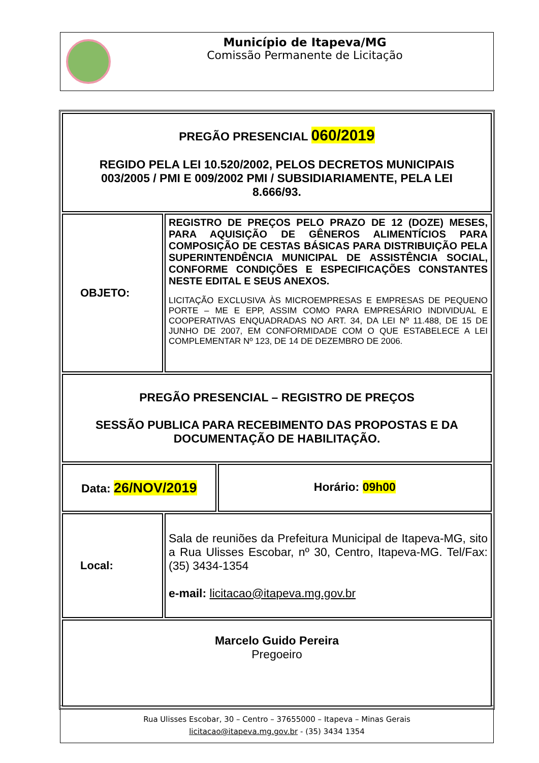Município de Itapeva/MG
Comissão Permanente de Licitação
| PREGÃO PRESENCIAL 060/2019 REGIDO PELA LEI 10.520/2002, PELOS DECRETOS MUNICIPAIS 003/2005 / PMI E 009/2002 PMI / SUBSIDIARIAMENTE, PELA LEI 8.666/93. | | |
| OBJETO: | REGISTRO DE PREÇOS PELO PRAZO DE 12 (DOZE) MESES, PARA AQUISIÇÃO DE GÊNEROS ALIMENTÍCIOS PARA COMPOSIÇÃO DE CESTAS BÁSICAS PARA DISTRIBUIÇÃO PELA SUPERINTENDÊNCIA MUNICIPAL DE ASSISTÊNCIA SOCIAL, CONFORME CONDIÇÕES E ESPECIFICAÇÕES CONSTANTES NESTE EDITAL E SEUS ANEXOS. LICITAÇÃO EXCLUSIVA ÀS MICROEMPRESAS E EMPRESAS DE PEQUENO PORTE – ME E EPP, ASSIM COMO PARA EMPRESÁRIO INDIVIDUAL E COOPERATIVAS ENQUADRADAS NO ART. 34, DA LEI Nº 11.488, DE 15 DE JUNHO DE 2007, EM CONFORMIDADE COM O QUE ESTABELECE A LEI COMPLEMENTAR Nº 123, DE 14 DE DEZEMBRO DE 2006. | |
| PREGÃO PRESENCIAL – REGISTRO DE PREÇOS SESSÃO PUBLICA PARA RECEBIMENTO DAS PROPOSTAS E DA DOCUMENTAÇÃO DE HABILITAÇÃO. | | |
| Data: 26/NOV/2019 | | Horário: 09h00 |
| Local: | Sala de reuniões da Prefeitura Municipal de Itapeva-MG, sito a Rua Ulisses Escobar, nº 30, Centro, Itapeva-MG. Tel/Fax: (35) 3434-1354 e-mail: licitacao@itapeva.mg.gov.br | |
| Marcelo Guido Pereira Pregoeiro | | |
Rua Ulisses Escobar, 30 – Centro – 37655000 – Itapeva – Minas Gerais
licitacao@itapeva.mg.gov.br - (35) 3434 1354